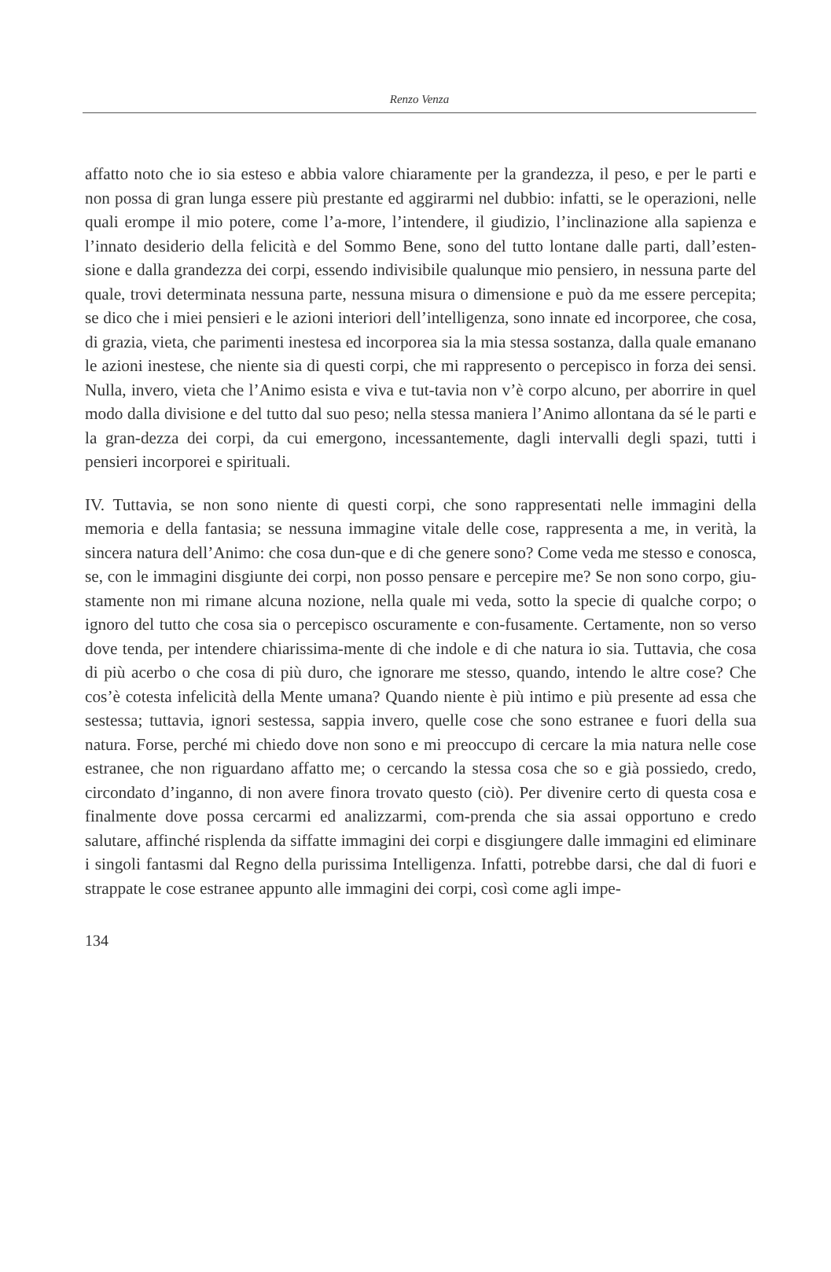Renzo Venza
affatto noto che io sia esteso e abbia valore chiaramente per la grandezza, il peso, e per le parti e non possa di gran lunga essere più prestante ed aggirarmi nel dubbio: infatti, se le operazioni, nelle quali erompe il mio potere, come l’a-more, l’intendere, il giudizio, l’inclinazione alla sapienza e l’innato desiderio della felicità e del Sommo Bene, sono del tutto lontane dalle parti, dall’esten-sione e dalla grandezza dei corpi, essendo indivisibile qualunque mio pensiero, in nessuna parte del quale, trovi determinata nessuna parte, nessuna misura o dimensione e può da me essere percepita; se dico che i miei pensieri e le azioni interiori dell’intelligenza, sono innate ed incorporee, che cosa, di grazia, vieta, che parimenti inestesa ed incorporea sia la mia stessa sostanza, dalla quale emanano le azioni inestese, che niente sia di questi corpi, che mi rappresento o percepisco in forza dei sensi. Nulla, invero, vieta che l’Animo esista e viva e tut-tavia non v’è corpo alcuno, per aborrire in quel modo dalla divisione e del tutto dal suo peso; nella stessa maniera l’Animo allontana da sé le parti e la gran-dezza dei corpi, da cui emergono, incessantemente, dagli intervalli degli spazi, tutti i pensieri incorporei e spirituali.
IV. Tuttavia, se non sono niente di questi corpi, che sono rappresentati nelle immagini della memoria e della fantasia; se nessuna immagine vitale delle cose, rappresenta a me, in verità, la sincera natura dell’Animo: che cosa dun-que e di che genere sono? Come veda me stesso e conosca, se, con le immagini disgiunte dei corpi, non posso pensare e percepire me? Se non sono corpo, giu-stamente non mi rimane alcuna nozione, nella quale mi veda, sotto la specie di qualche corpo; o ignoro del tutto che cosa sia o percepisco oscuramente e con-fusamente. Certamente, non so verso dove tenda, per intendere chiarissima-mente di che indole e di che natura io sia. Tuttavia, che cosa di più acerbo o che cosa di più duro, che ignorare me stesso, quando, intendo le altre cose? Che cos’è cotesta infelicità della Mente umana? Quando niente è più intimo e più presente ad essa che sestessa; tuttavia, ignori sestessa, sappia invero, quelle cose che sono estranee e fuori della sua natura. Forse, perché mi chiedo dove non sono e mi preoccupo di cercare la mia natura nelle cose estranee, che non riguardano affatto me; o cercando la stessa cosa che so e già possiedo, credo, circondato d’inganno, di non avere finora trovato questo (ciò). Per divenire certo di questa cosa e finalmente dove possa cercarmi ed analizzarmi, com-prenda che sia assai opportuno e credo salutare, affinché risplenda da siffatte immagini dei corpi e disgiungere dalle immagini ed eliminare i singoli fantasmi dal Regno della purissima Intelligenza. Infatti, potrebbe darsi, che dal di fuori e strappate le cose estranee appunto alle immagini dei corpi, così come agli impe-
134